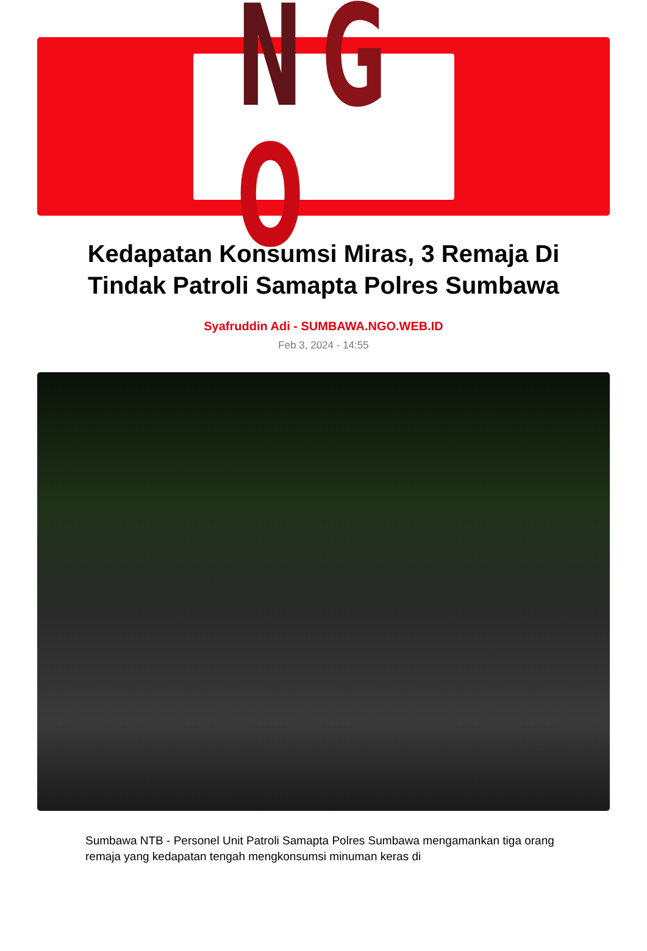NGO
Kedapatan Konsumsi Miras, 3 Remaja Di Tindak Patroli Samapta Polres Sumbawa
Syafruddin Adi - SUMBAWA.NGO.WEB.ID
Feb 3, 2024 - 14:55
Sumbawa NTB - Personel Unit Patroli Samapta Polres Sumbawa mengamankan tiga orang remaja yang kedapatan tengah mengkonsumsi minuman keras di